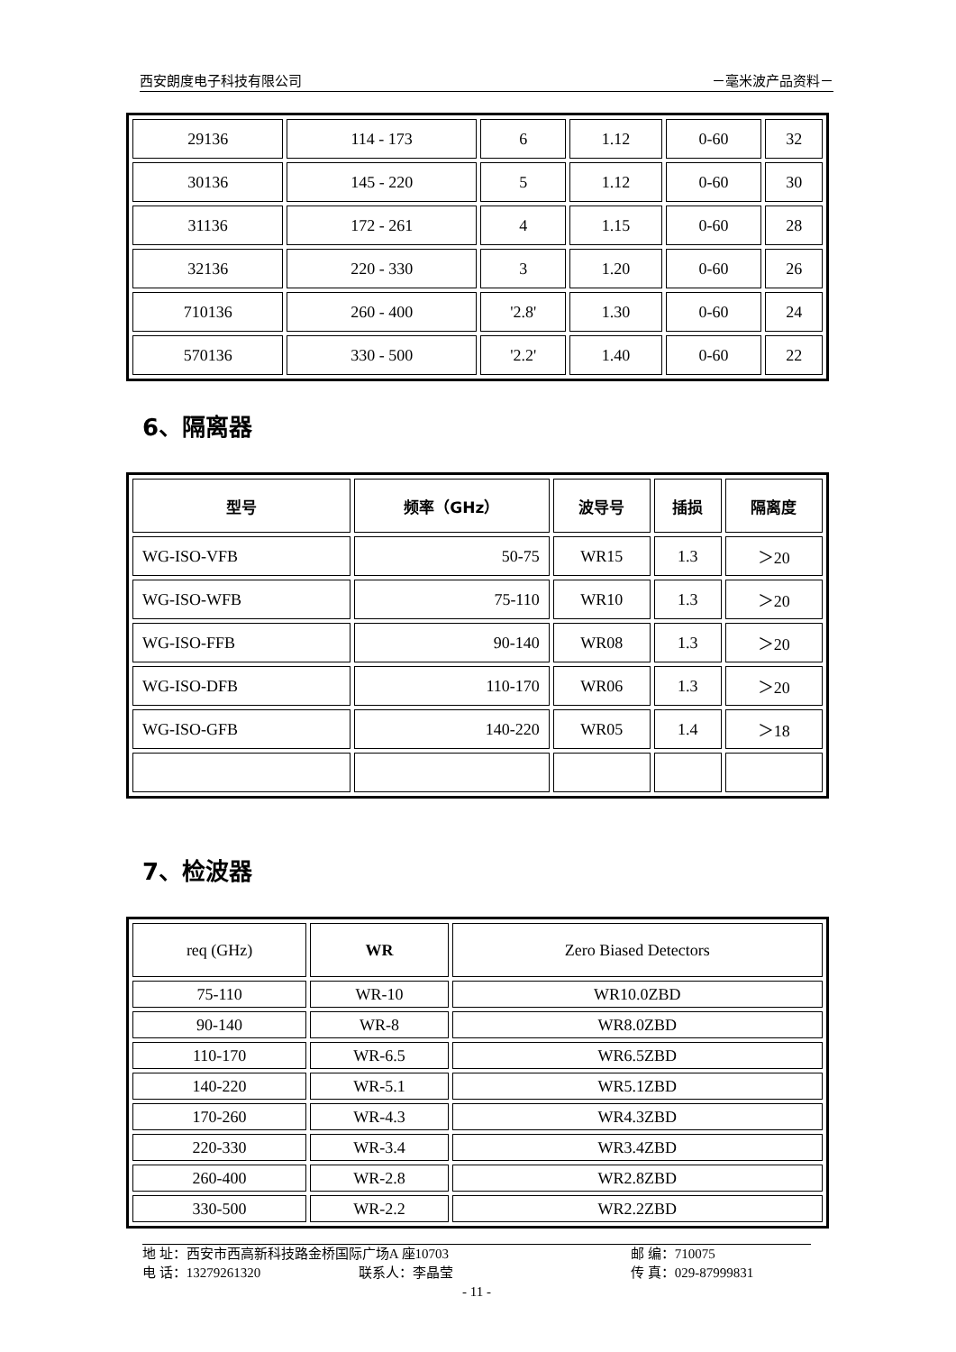西安朗度电子科技有限公司 －毫米波产品资料－
| 29136 | 114 - 173 | 6 | 1.12 | 0-60 | 32 |
| 30136 | 145 - 220 | 5 | 1.12 | 0-60 | 30 |
| 31136 | 172 - 261 | 4 | 1.15 | 0-60 | 28 |
| 32136 | 220 - 330 | 3 | 1.20 | 0-60 | 26 |
| 710136 | 260 - 400 | '2.8' | 1.30 | 0-60 | 24 |
| 570136 | 330 - 500 | '2.2' | 1.40 | 0-60 | 22 |
6、隔离器
| 型号 | 频率（GHz） | 波导号 | 插损 | 隔离度 |
| --- | --- | --- | --- | --- |
| WG-ISO-VFB | 50-75 | WR15 | 1.3 | ＞20 |
| WG-ISO-WFB | 75-110 | WR10 | 1.3 | ＞20 |
| WG-ISO-FFB | 90-140 | WR08 | 1.3 | ＞20 |
| WG-ISO-DFB | 110-170 | WR06 | 1.3 | ＞20 |
| WG-ISO-GFB | 140-220 | WR05 | 1.4 | ＞18 |
7、检波器
| req (GHz) | WR | Zero Biased Detectors |
| 75-110 | WR-10 | WR10.0ZBD |
| 90-140 | WR-8 | WR8.0ZBD |
| 110-170 | WR-6.5 | WR6.5ZBD |
| 140-220 | WR-5.1 | WR5.1ZBD |
| 170-260 | WR-4.3 | WR4.3ZBD |
| 220-330 | WR-3.4 | WR3.4ZBD |
| 260-400 | WR-2.8 | WR2.8ZBD |
| 330-500 | WR-2.2 | WR2.2ZBD |
地 址：西安市西高新科技路金桥国际广场A 座10703 邮 编：710075
电 话：13279261320 联系人：李晶莹 传 真：029-87999831
- 11 -